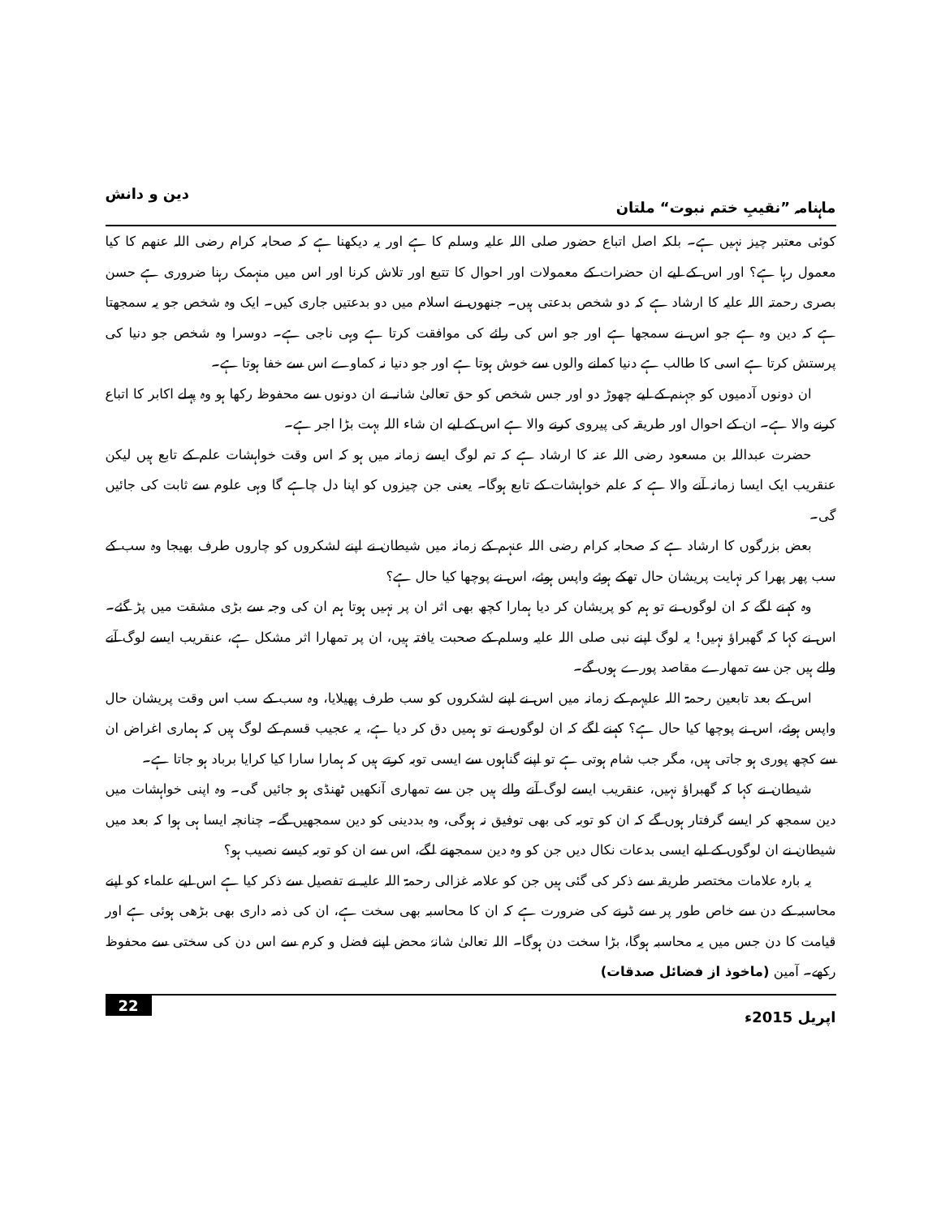ماہنامہ ”نقیبِ ختم نبوت“ ملتان دین و دانش
کوئی معتبر چیز نہیں ہے۔ بلکہ اصل اتباع حضور صلی اللہ علیہ وسلم کا ہے اور یہ دیکھنا ہے کہ صحابہ کرام رضی اللہ عنھم کا کیا معمول رہا ہے؟ اور اس کے لیے ان حضرات کے معمولات اور احوال کا تتبع اور تلاش کرنا اور اس میں منہمک رہنا ضروری ہے حسن بصری رحمتہ اللہ علیہ کا ارشاد ہے کہ دو شخص بدعتی ہیں۔ جنھوں نے اسلام میں دو بدعتیں جاری کیں۔ ایک وہ شخص جو یہ سمجھتا ہے کہ دین وہ ہے جو اس نے سمجھا ہے اور جو اس کی رائے کی موافقت کرتا ہے وہی ناجی ہے۔ دوسرا وہ شخص جو دنیا کی پرستش کرتا ہے اسی کا طالب ہے دنیا کمانے والوں سے خوش ہوتا ہے اور جو دنیا نہ کماوے اس سے خفا ہوتا ہے۔
ان دونوں آدمیوں کو جہنم کے لیے چھوڑ دو اور جس شخص کو حق تعالیٰ شانہ نے ان دونوں سے محفوظ رکھا ہو وہ پہلے اکابر کا اتباع کرنے والا ہے۔ ان کے احوال اور طریقہ کی پیروی کرنے والا ہے اس کے لیے ان شاء اللہ بہت بڑا اجر ہے۔
حضرت عبداللہ بن مسعود رضی اللہ عنہ کا ارشاد ہے کہ تم لوگ ایسے زمانہ میں ہو کہ اس وقت خواہشات علم کے تابع ہیں لیکن عنقریب ایک ایسا زمانہ آنے والا ہے کہ علم خواہشات کے تابع ہوگا۔ یعنی جن چیزوں کو اپنا دل چاہے گا وہی علوم سے ثابت کی جائیں گی۔
بعض بزرگوں کا ارشاد ہے کہ صحابہ کرام رضی اللہ عنہم کے زمانہ میں شیطان نے اپنے لشکروں کو چاروں طرف بھیجا وہ سب کے سب پھر پھرا کر نہایت پریشان حال تھکے ہوئے واپس ہوئے، اس نے پوچھا کیا حال ہے؟
وہ کہنے لگے کہ ان لوگوں نے تو ہم کو پریشان کر دیا ہمارا کچھ بھی اثر ان پر نہیں ہوتا ہم ان کی وجہ سے بڑی مشقت میں پڑ گئے۔ اس نے کہا کہ گھبراؤ نہیں! یہ لوگ اپنے نبی صلی اللہ علیہ وسلم کے صحبت یافتہ ہیں، ان پر تمھارا اثر مشکل ہے، عنقریب ایسے لوگ آنے والے ہیں جن سے تمھارے مقاصد پورے ہوں گے۔
اس کے بعد تابعین رحمۃ اللہ علیہم کے زمانہ میں اس نے اپنے لشکروں کو سب طرف پھیلایا، وہ سب کے سب اس وقت پریشان حال واپس ہوئے، اس نے پوچھا کیا حال ہے؟ کہنے لگے کہ ان لوگوں نے تو ہمیں دق کر دیا ہے، یہ عجیب قسم کے لوگ ہیں کہ ہماری اغراض ان سے کچھ پوری ہو جاتی ہیں، مگر جب شام ہوتی ہے تو اپنے گناہوں سے ایسی توبہ کرتے ہیں کہ ہمارا سارا کیا کرایا برباد ہو جاتا ہے۔
شیطان نے کہا کہ گھبراؤ نہیں، عنقریب ایسے لوگ آنے والے ہیں جن سے تمھاری آنکھیں ٹھنڈی ہو جائیں گی۔ وہ اپنی خواہشات میں دین سمجھ کر ایسے گرفتار ہوں گے کہ ان کو توبہ کی بھی توفیق نہ ہوگی، وہ بددینی کو دین سمجھیں گے۔ چنانچہ ایسا ہی ہوا کہ بعد میں شیطان نے ان لوگوں کے لیے ایسی بدعات نکال دیں جن کو وہ دین سمجھنے لگے، اس سے ان کو توبہ کیسے نصیب ہو؟
یہ بارہ علامات مختصر طریقہ سے ذکر کی گئی ہیں جن کو علامہ غزالی رحمۃ اللہ علیہ نے تفصیل سے ذکر کیا ہے اس لیے علماء کو اپنے محاسبہ کے دن سے خاص طور پر سے ڈرنے کی ضرورت ہے کہ ان کا محاسبہ بھی سخت ہے، ان کی ذمہ داری بھی بڑھی ہوئی ہے اور قیامت کا دن جس میں یہ محاسبہ ہوگا، بڑا سخت دن ہوگا۔ اللہ تعالیٰ شانہٗ محض اپنے فضل و کرم سے اس دن کی سختی سے محفوظ رکھے۔ آمین (ماخوذ از فضائل صدقات)
اپریل 2015ء 22